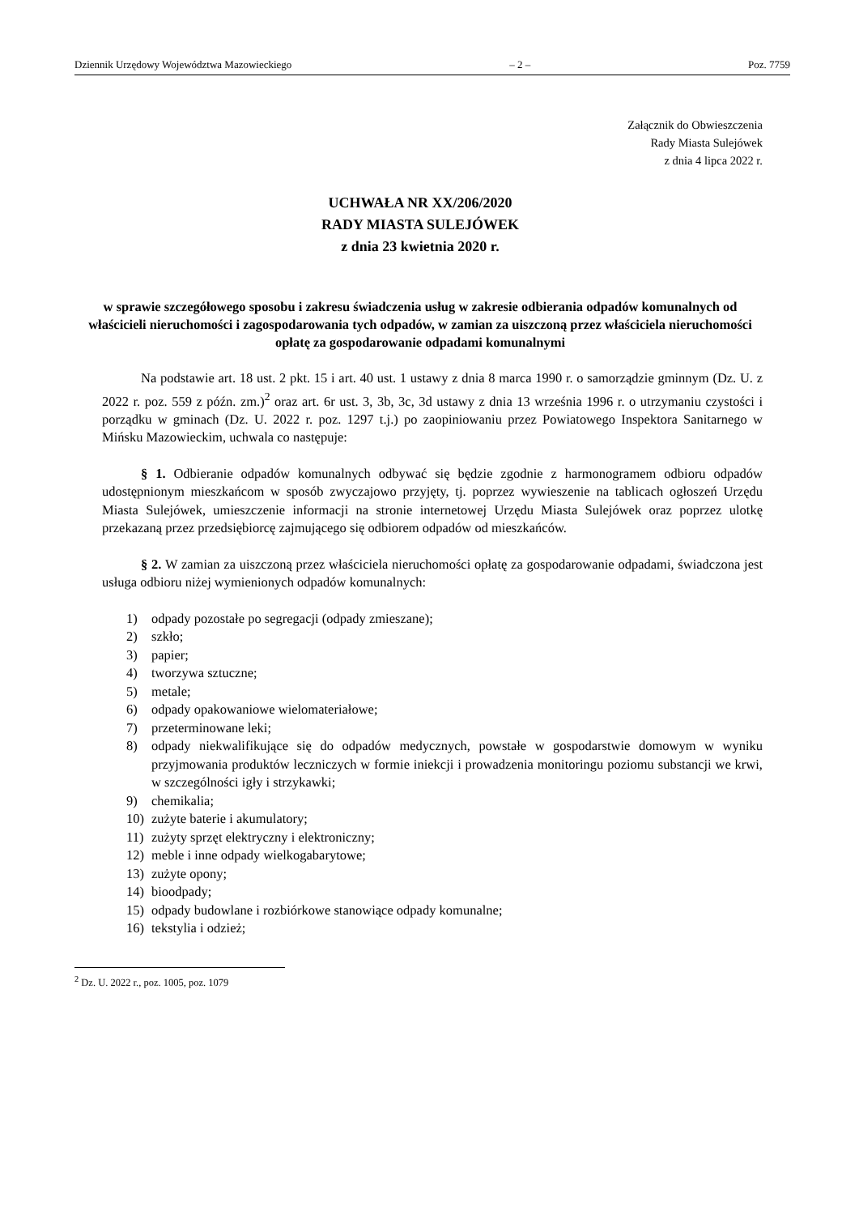Dziennik Urzędowy Województwa Mazowieckiego – 2 – Poz. 7759
Załącznik do Obwieszczenia
Rady Miasta Sulejówek
z dnia 4 lipca 2022 r.
UCHWAŁA NR XX/206/2020
RADY MIASTA SULEJÓWEK
z dnia 23 kwietnia 2020 r.
w sprawie szczegółowego sposobu i zakresu świadczenia usług w zakresie odbierania odpadów komunalnych od właścicieli nieruchomości i zagospodarowania tych odpadów, w zamian za uiszczoną przez właściciela nieruchomości opłatę za gospodarowanie odpadami komunalnymi
Na podstawie art. 18 ust. 2 pkt. 15 i art. 40 ust. 1 ustawy z dnia 8 marca 1990 r. o samorządzie gminnym (Dz. U. z 2022 r. poz. 559 z późn. zm.)<sup>2</sup> oraz art. 6r ust. 3, 3b, 3c, 3d ustawy z dnia 13 września 1996 r. o utrzymaniu czystości i porządku w gminach (Dz. U. 2022 r. poz. 1297 t.j.) po zaopiniowaniu przez Powiatowego Inspektora Sanitarnego w Mińsku Mazowieckim, uchwala co następuje:
§ 1. Odbieranie odpadów komunalnych odbywać się będzie zgodnie z harmonogramem odbioru odpadów udostępnionym mieszkańcom w sposób zwyczajowo przyjęty, tj. poprzez wywieszenie na tablicach ogłoszeń Urzędu Miasta Sulejówek, umieszczenie informacji na stronie internetowej Urzędu Miasta Sulejówek oraz poprzez ulotkę przekazaną przez przedsiębiorcę zajmującego się odbiorem odpadów od mieszkańców.
§ 2. W zamian za uiszczoną przez właściciela nieruchomości opłatę za gospodarowanie odpadami, świadczona jest usługa odbioru niżej wymienionych odpadów komunalnych:
1) odpady pozostałe po segregacji (odpady zmieszane);
2) szkło;
3) papier;
4) tworzywa sztuczne;
5) metale;
6) odpady opakowaniowe wielomateriałowe;
7) przeterminowane leki;
8) odpady niekwalifikujące się do odpadów medycznych, powstałe w gospodarstwie domowym w wyniku przyjmowania produktów leczniczych w formie iniekcji i prowadzenia monitoringu poziomu substancji we krwi, w szczególności igły i strzykawki;
9) chemikalia;
10) zużyte baterie i akumulatory;
11) zużyty sprzęt elektryczny i elektroniczny;
12) meble i inne odpady wielkogabarytowe;
13) zużyte opony;
14) bioodpady;
15) odpady budowlane i rozbiórkowe stanowiące odpady komunalne;
16) tekstylia i odzież;
<sup>2</sup> Dz. U. 2022 r., poz. 1005, poz. 1079